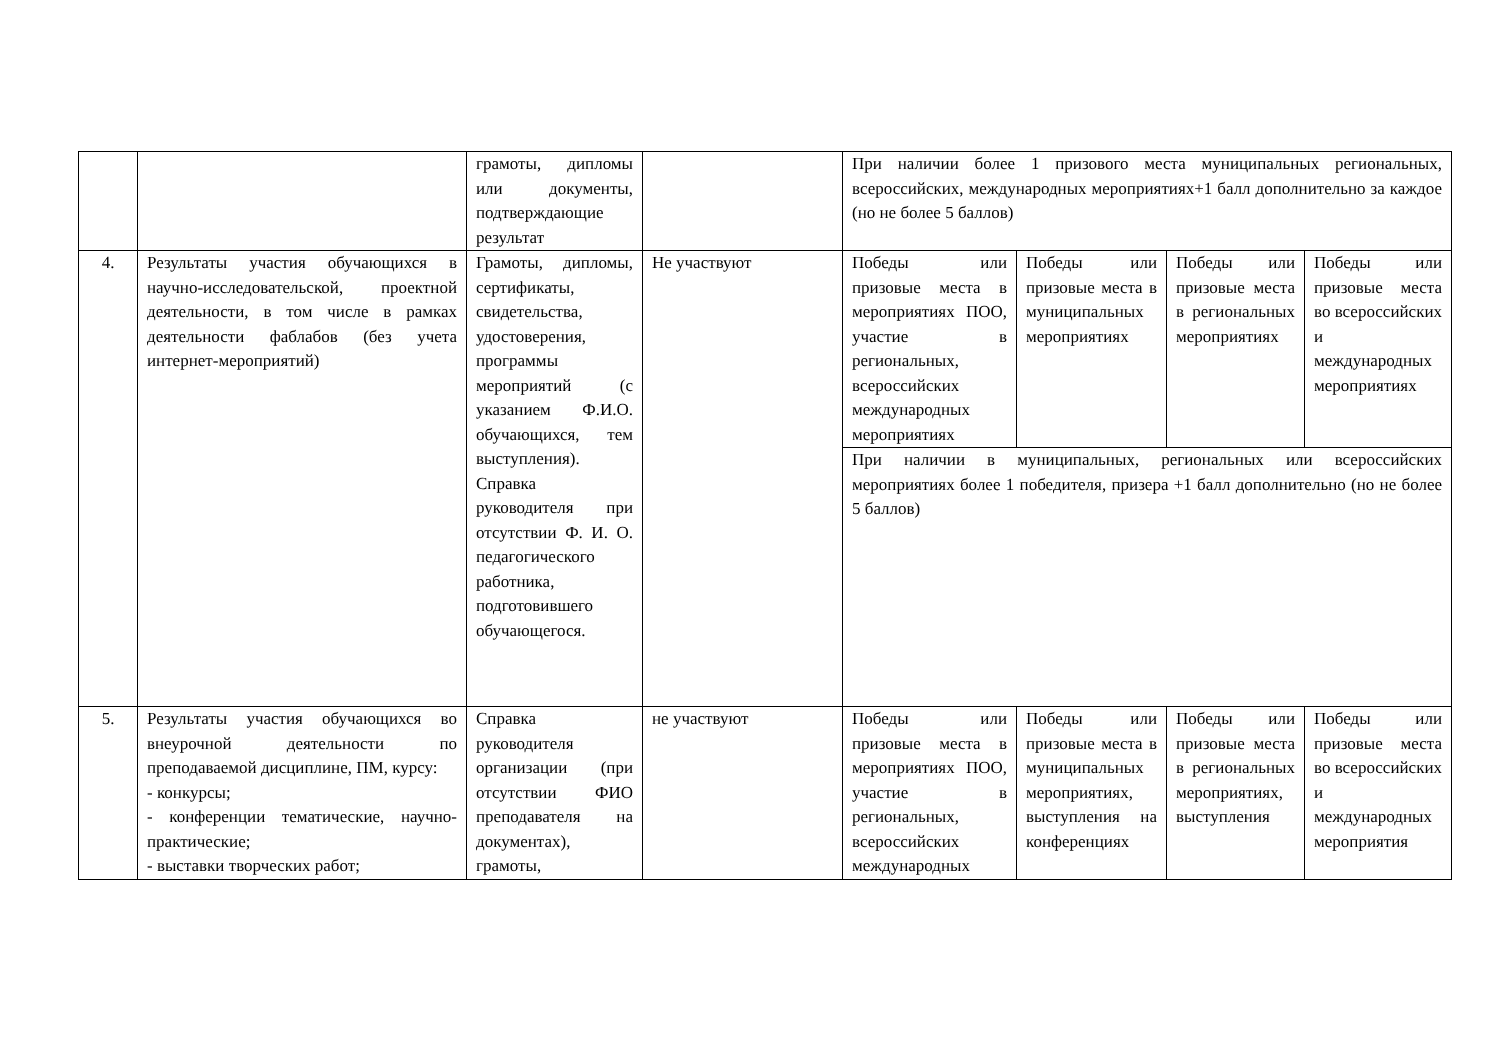| | | грамоты, дипломы или документы, подтверждающие результат | | При наличии более 1 призового места муниципальных региональных, всероссийских, международных мероприятиях+1 балл дополнительно за каждое (но не более 5 баллов) | | | |
| 4. | Результаты участия обучающихся в научно-исследовательской, проектной деятельности, в том числе в рамках деятельности фаблабов (без учета интернет-мероприятий) | Грамоты, дипломы, сертификаты, свидетельства, удостоверения, программы мероприятий (с указанием Ф.И.О. обучающихся, тем выступления). Справка руководителя при отсутствии Ф. И. О. педагогического работника, подготовившего обучающегося. | Не участвуют | Победы или призовые места в мероприятиях ПОО, участие в региональных, всероссийских международных мероприятиях | Победы или призовые места в муниципальных мероприятиях | Победы или призовые места в региональных мероприятиях | Победы или призовые места во всероссийских и международных мероприятиях |
| | | | | При наличии в муниципальных, региональных или всероссийских мероприятиях более 1 победителя, призера +1 балл дополнительно (но не более 5 баллов) | | | |
| 5. | Результаты участия обучающихся во внеурочной деятельности по преподаваемой дисциплине, ПМ, курсу: - конкурсы; - конференции тематические, научно-практические; - выставки творческих работ; | Справка руководителя организации (при отсутствии ФИО преподавателя на документах), грамоты, | не участвуют | Победы или призовые места в мероприятиях ПОО, участие в региональных, всероссийских международных | Победы или призовые места в муниципальных мероприятиях, выступления на конференциях | Победы или призовые места в региональных мероприятиях, выступления | Победы или призовые места во всероссийских и международных мероприятия |